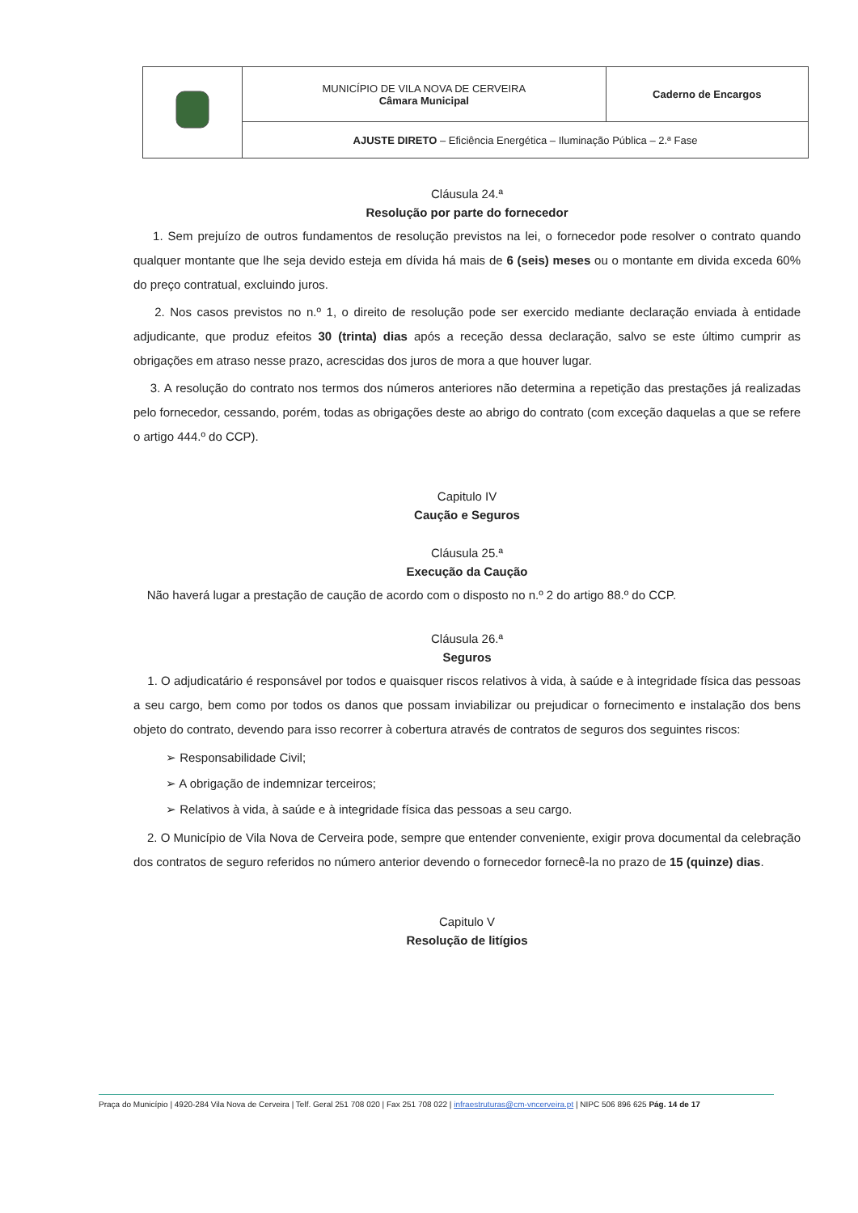| | MUNICÍPIO DE VILA NOVA DE CERVEIRA Câmara Municipal | Caderno de Encargos |
| | AJUSTE DIRETO – Eficiência Energética – Iluminação Pública – 2.ª Fase | |
Cláusula 24.ª
Resolução por parte do fornecedor
1. Sem prejuízo de outros fundamentos de resolução previstos na lei, o fornecedor pode resolver o contrato quando qualquer montante que lhe seja devido esteja em dívida há mais de 6 (seis) meses ou o montante em divida exceda 60% do preço contratual, excluindo juros.
2. Nos casos previstos no n.º 1, o direito de resolução pode ser exercido mediante declaração enviada à entidade adjudicante, que produz efeitos 30 (trinta) dias após a receção dessa declaração, salvo se este último cumprir as obrigações em atraso nesse prazo, acrescidas dos juros de mora a que houver lugar.
3. A resolução do contrato nos termos dos números anteriores não determina a repetição das prestações já realizadas pelo fornecedor, cessando, porém, todas as obrigações deste ao abrigo do contrato (com exceção daquelas a que se refere o artigo 444.º do CCP).
Capitulo IV
Caução e Seguros
Cláusula 25.ª
Execução da Caução
Não haverá lugar a prestação de caução de acordo com o disposto no n.º 2 do artigo 88.º do CCP.
Cláusula 26.ª
Seguros
1. O adjudicatário é responsável por todos e quaisquer riscos relativos à vida, à saúde e à integridade física das pessoas a seu cargo, bem como por todos os danos que possam inviabilizar ou prejudicar o fornecimento e instalação dos bens objeto do contrato, devendo para isso recorrer à cobertura através de contratos de seguros dos seguintes riscos:
➢ Responsabilidade Civil;
➢ A obrigação de indemnizar terceiros;
➢ Relativos à vida, à saúde e à integridade física das pessoas a seu cargo.
2. O Município de Vila Nova de Cerveira pode, sempre que entender conveniente, exigir prova documental da celebração dos contratos de seguro referidos no número anterior devendo o fornecedor fornecê-la no prazo de 15 (quinze) dias.
Capitulo V
Resolução de litígios
Praça do Município | 4920-284 Vila Nova de Cerveira | Telf. Geral 251 708 020 | Fax 251 708 022 | infraestruturas@cm-vncerveira.pt | NIPC 506 896 625 Pág. 14 de 17